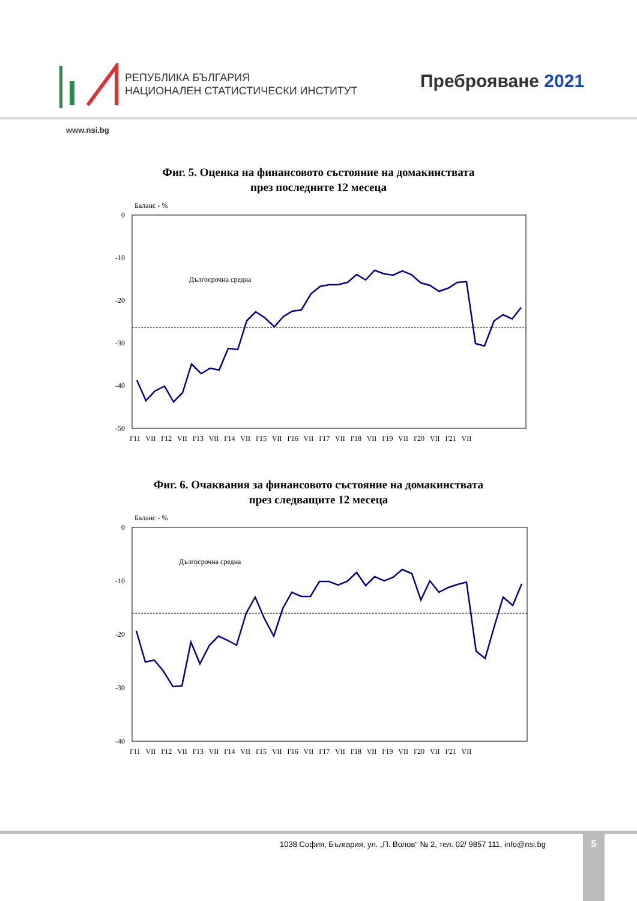РЕПУБЛИКА БЪЛГАРИЯ
НАЦИОНАЛЕН СТАТИСТИЧЕСКИ ИНСТИТУТ
Преброяване 2021
www.nsi.bg
Фиг. 5. Оценка на финансовото състояние на домакинствата
през последните 12 месеца
Баланс - %
0
-10
-20
-30
-40
-50
Дългосрочна средна
I'11 VII I'12 VII I'13 VII I'14 VII I'15 VII I'16 VII I'17 VII I'18 VII I'19 VII I'20 VII I'21 VII
Фиг. 6. Очаквания за финансовото състояние на домакинствата
през следващите 12 месеца
Баланс - %
0
-10
-20
-30
-40
Дългосрочна средна
I'11 VII I'12 VII I'13 VII I'14 VII I'15 VII I'16 VII I'17 VII I'18 VII I'19 VII I'20 VII I'21 VII
1038 София, България, ул. „П. Волов“ № 2, тел. 02/ 9857 111, info@nsi.bg
5